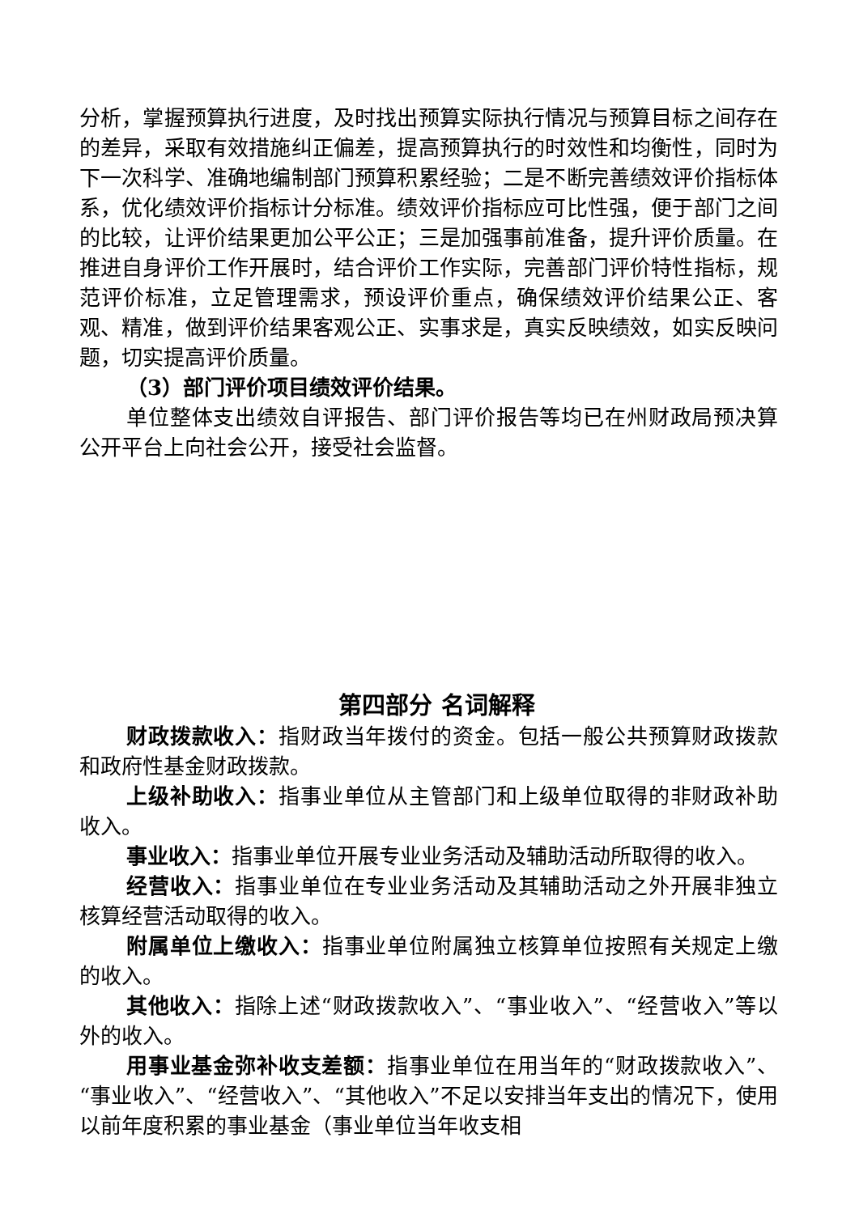分析，掌握预算执行进度，及时找出预算实际执行情况与预算目标之间存在的差异，采取有效措施纠正偏差，提高预算执行的时效性和均衡性，同时为下一次科学、准确地编制部门预算积累经验；二是不断完善绩效评价指标体系，优化绩效评价指标计分标准。绩效评价指标应可比性强，便于部门之间的比较，让评价结果更加公平公正；三是加强事前准备，提升评价质量。在推进自身评价工作开展时，结合评价工作实际，完善部门评价特性指标，规范评价标准，立足管理需求，预设评价重点，确保绩效评价结果公正、客观、精准，做到评价结果客观公正、实事求是，真实反映绩效，如实反映问题，切实提高评价质量。
（3）部门评价项目绩效评价结果。
单位整体支出绩效自评报告、部门评价报告等均已在州财政局预决算公开平台上向社会公开，接受社会监督。
第四部分 名词解释
财政拨款收入：指财政当年拨付的资金。包括一般公共预算财政拨款和政府性基金财政拨款。
上级补助收入：指事业单位从主管部门和上级单位取得的非财政补助收入。
事业收入：指事业单位开展专业业务活动及辅助活动所取得的收入。
经营收入：指事业单位在专业业务活动及其辅助活动之外开展非独立核算经营活动取得的收入。
附属单位上缴收入：指事业单位附属独立核算单位按照有关规定上缴的收入。
其他收入：指除上述“财政拨款收入”、“事业收入”、“经营收入”等以外的收入。
用事业基金弥补收支差额：指事业单位在用当年的“财政拨款收入”、“事业收入”、“经营收入”、“其他收入”不足以安排当年支出的情况下，使用以前年度积累的事业基金（事业单位当年收支相